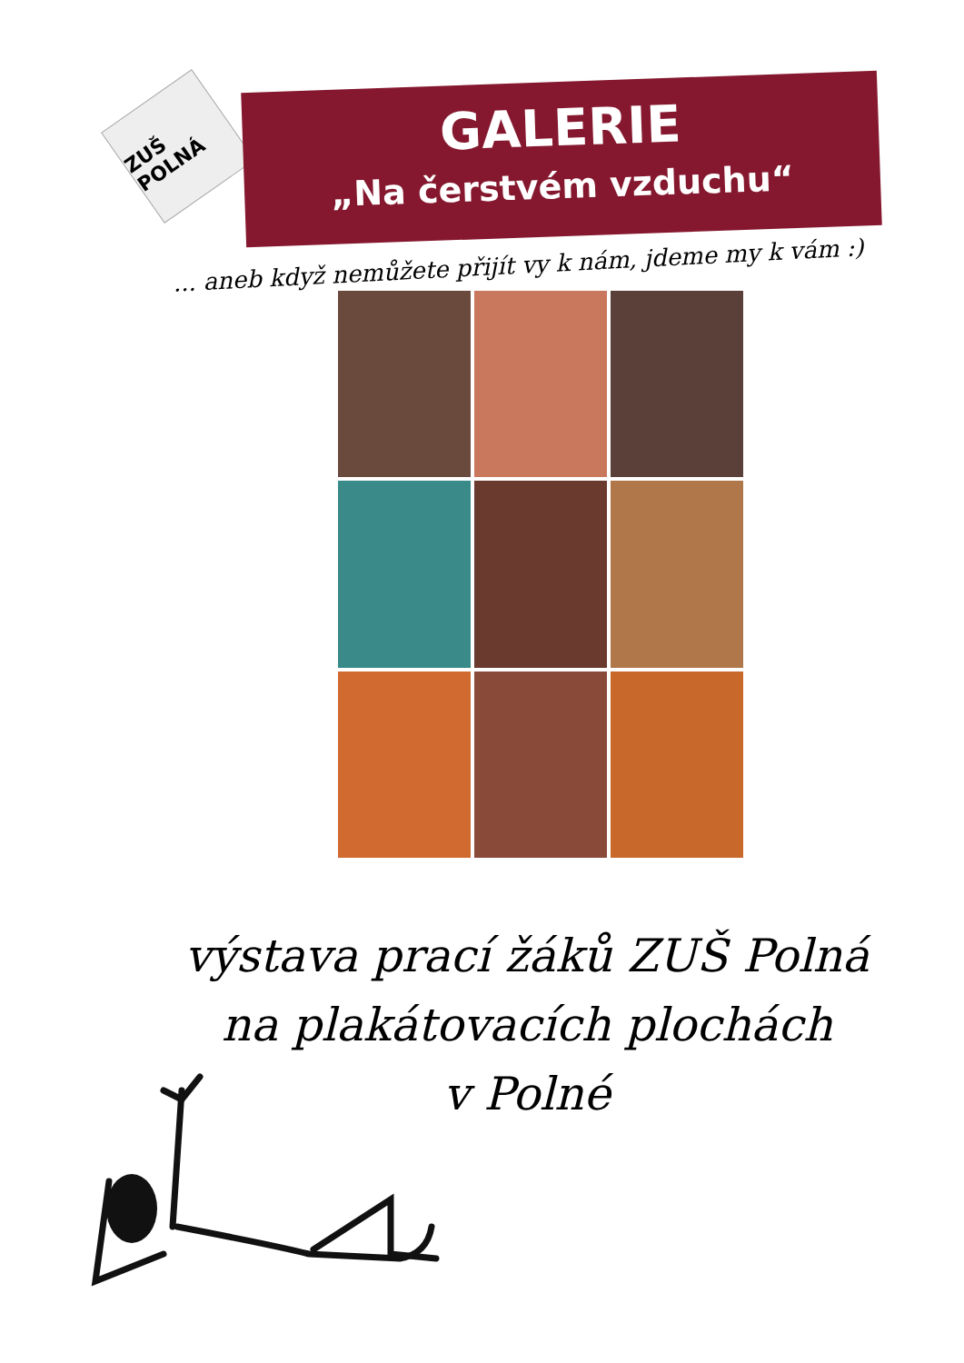ZUŠ POLNÁ
GALERIE
„Na čerstvém vzduchu“
... aneb když nemůžete přijít vy k nám, jdeme my k vám :)
výstava prací žáků ZUŠ Polná
na plakátovacích plochách
v Polné